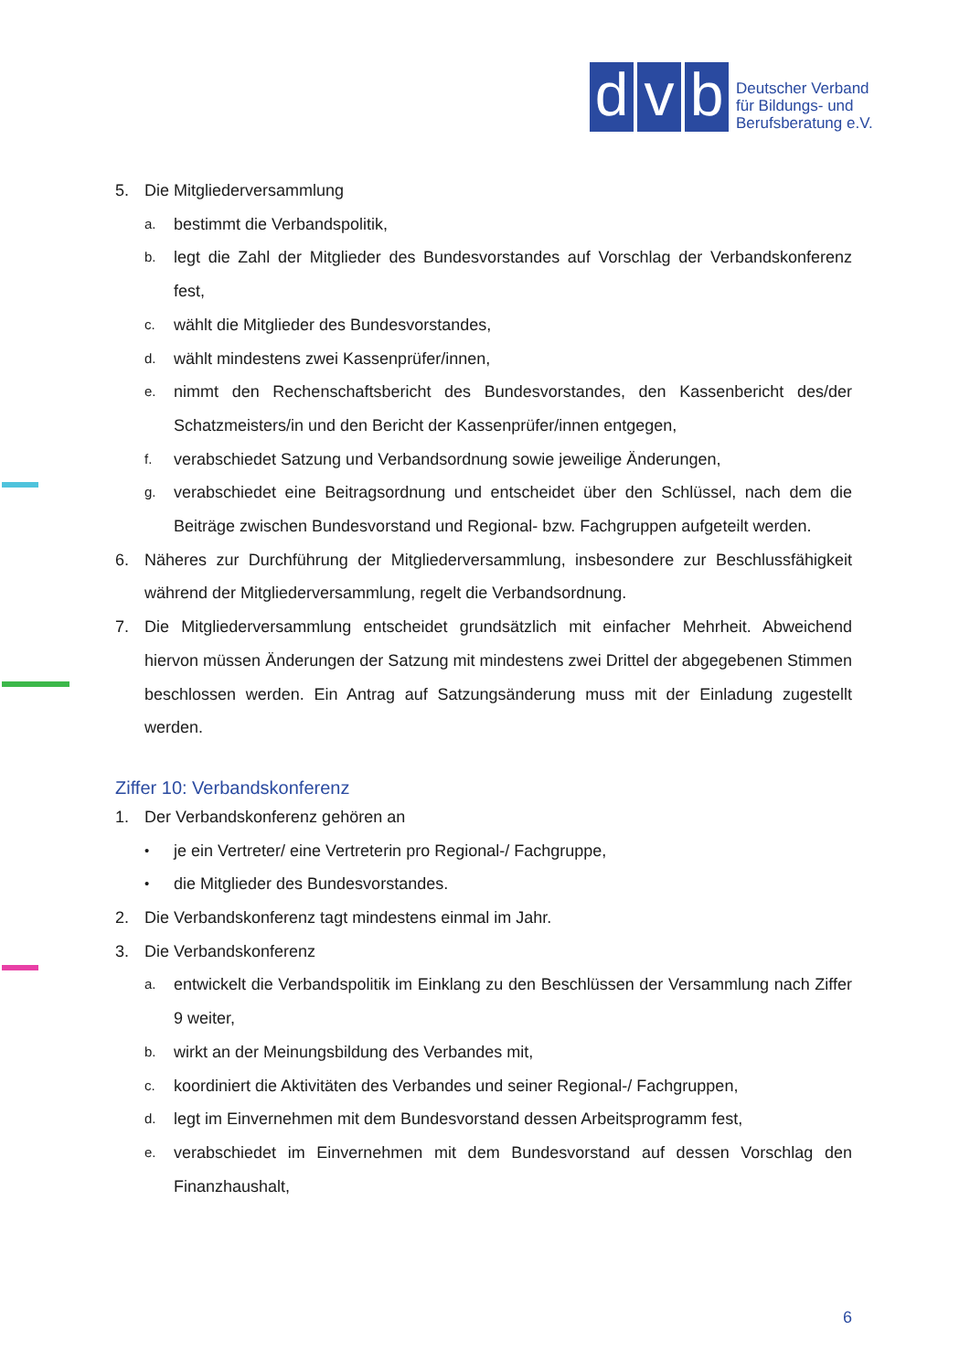d
v
b
Deutscher Verband
für Bildungs- und
Berufsberatung e.V.
5. Die Mitgliederversammlung
a. bestimmt die Verbandspolitik,
b. legt die Zahl der Mitglieder des Bundesvorstandes auf Vorschlag der Verbandskonferenz fest,
c. wählt die Mitglieder des Bundesvorstandes,
d. wählt mindestens zwei Kassenprüfer/innen,
e. nimmt den Rechenschaftsbericht des Bundesvorstandes, den Kassenbericht des/der Schatzmeisters/in und den Bericht der Kassenprüfer/innen entgegen,
f. verabschiedet Satzung und Verbandsordnung sowie jeweilige Änderungen,
g. verabschiedet eine Beitragsordnung und entscheidet über den Schlüssel, nach dem die Beiträge zwischen Bundesvorstand und Regional- bzw. Fachgruppen aufgeteilt werden.
6. Näheres zur Durchführung der Mitgliederversammlung, insbesondere zur Beschlussfähigkeit während der Mitgliederversammlung, regelt die Verbandsordnung.
7. Die Mitgliederversammlung entscheidet grundsätzlich mit einfacher Mehrheit. Abweichend hiervon müssen Änderungen der Satzung mit mindestens zwei Drittel der abgegebenen Stimmen beschlossen werden. Ein Antrag auf Satzungsänderung muss mit der Einladung zugestellt werden.
Ziffer 10: Verbandskonferenz
1. Der Verbandskonferenz gehören an
• je ein Vertreter/ eine Vertreterin pro Regional-/ Fachgruppe,
• die Mitglieder des Bundesvorstandes.
2. Die Verbandskonferenz tagt mindestens einmal im Jahr.
3. Die Verbandskonferenz
a. entwickelt die Verbandspolitik im Einklang zu den Beschlüssen der Versammlung nach Ziffer 9 weiter,
b. wirkt an der Meinungsbildung des Verbandes mit,
c. koordiniert die Aktivitäten des Verbandes und seiner Regional-/ Fachgruppen,
d. legt im Einvernehmen mit dem Bundesvorstand dessen Arbeitsprogramm fest,
e. verabschiedet im Einvernehmen mit dem Bundesvorstand auf dessen Vorschlag den Finanzhaushalt,
6